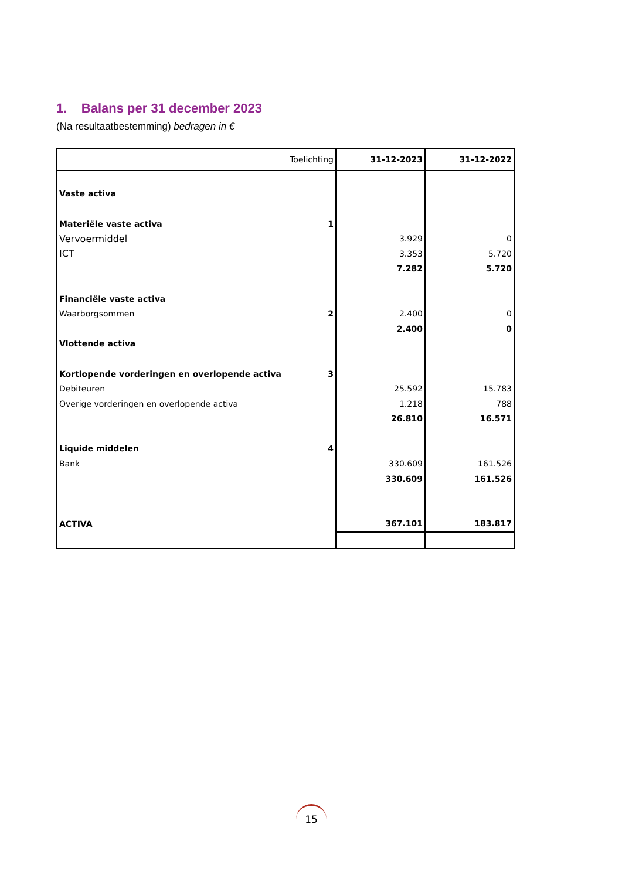1. Balans per 31 december 2023
(Na resultaatbestemming) bedragen in €
| Toelichting | | 31-12-2023 | 31-12-2022 |
| --- | --- | --- | --- |
| Vaste activa | | | |
| Materiële vaste activa | 1 | | |
| Vervoermiddel | | 3.929 | 0 |
| ICT | | 3.353 | 5.720 |
| | | 7.282 | 5.720 |
| Financiële vaste activa | | | |
| Waarborgsommen | 2 | 2.400 | 0 |
| | | 2.400 | 0 |
| Vlottende activa | | | |
| Kortlopende vorderingen en overlopende activa | 3 | | |
| Debiteuren | | 25.592 | 15.783 |
| Overige vorderingen en overlopende activa | | 1.218 | 788 |
| | | 26.810 | 16.571 |
| Liquide middelen | 4 | | |
| Bank | | 330.609 | 161.526 |
| | | 330.609 | 161.526 |
| ACTIVA | | 367.101 | 183.817 |
15